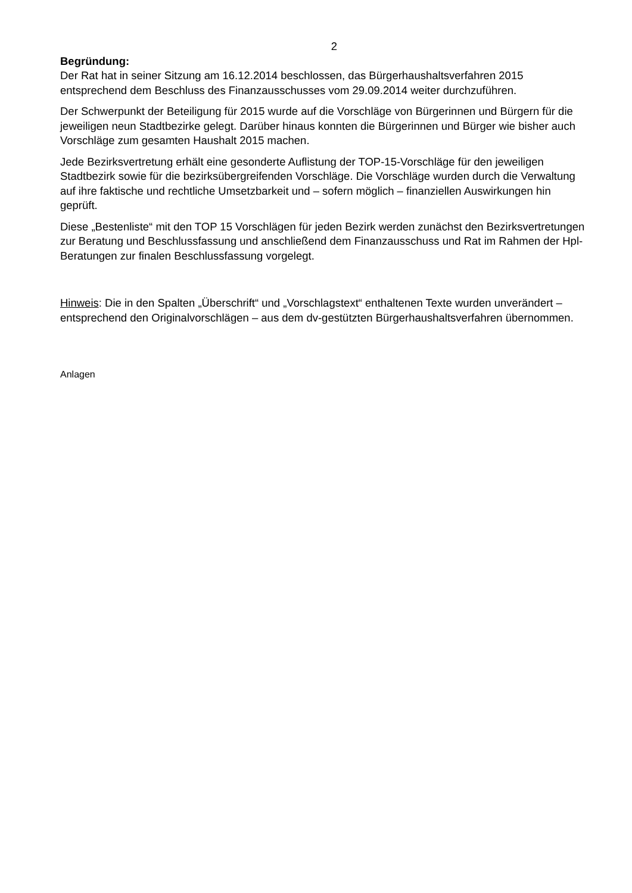2
Begründung:
Der Rat hat in seiner Sitzung am 16.12.2014 beschlossen, das Bürgerhaushaltsverfahren 2015 entsprechend dem Beschluss des Finanzausschusses vom 29.09.2014 weiter durchzuführen.
Der Schwerpunkt der Beteiligung für 2015 wurde auf die Vorschläge von Bürgerinnen und Bürgern für die jeweiligen neun Stadtbezirke gelegt. Darüber hinaus konnten die Bürgerinnen und Bürger wie bisher auch Vorschläge zum gesamten Haushalt 2015 machen.
Jede Bezirksvertretung erhält eine gesonderte Auflistung der TOP-15-Vorschläge für den jeweiligen Stadtbezirk sowie für die bezirksübergreifenden Vorschläge. Die Vorschläge wurden durch die Verwaltung auf ihre faktische und rechtliche Umsetzbarkeit und – sofern möglich – finanziellen Auswirkungen hin geprüft.
Diese „Bestenliste“ mit den TOP 15 Vorschlägen für jeden Bezirk werden zunächst den Bezirksvertretungen zur Beratung und Beschlussfassung und anschließend dem Finanzausschuss und Rat im Rahmen der Hpl-Beratungen zur finalen Beschlussfassung vorgelegt.
Hinweis: Die in den Spalten „Überschrift“ und „Vorschlagstext“ enthaltenen Texte wurden unverändert – entsprechend den Originalvorschlägen – aus dem dv-gestützten Bürgerhaushaltsverfahren übernommen.
Anlagen